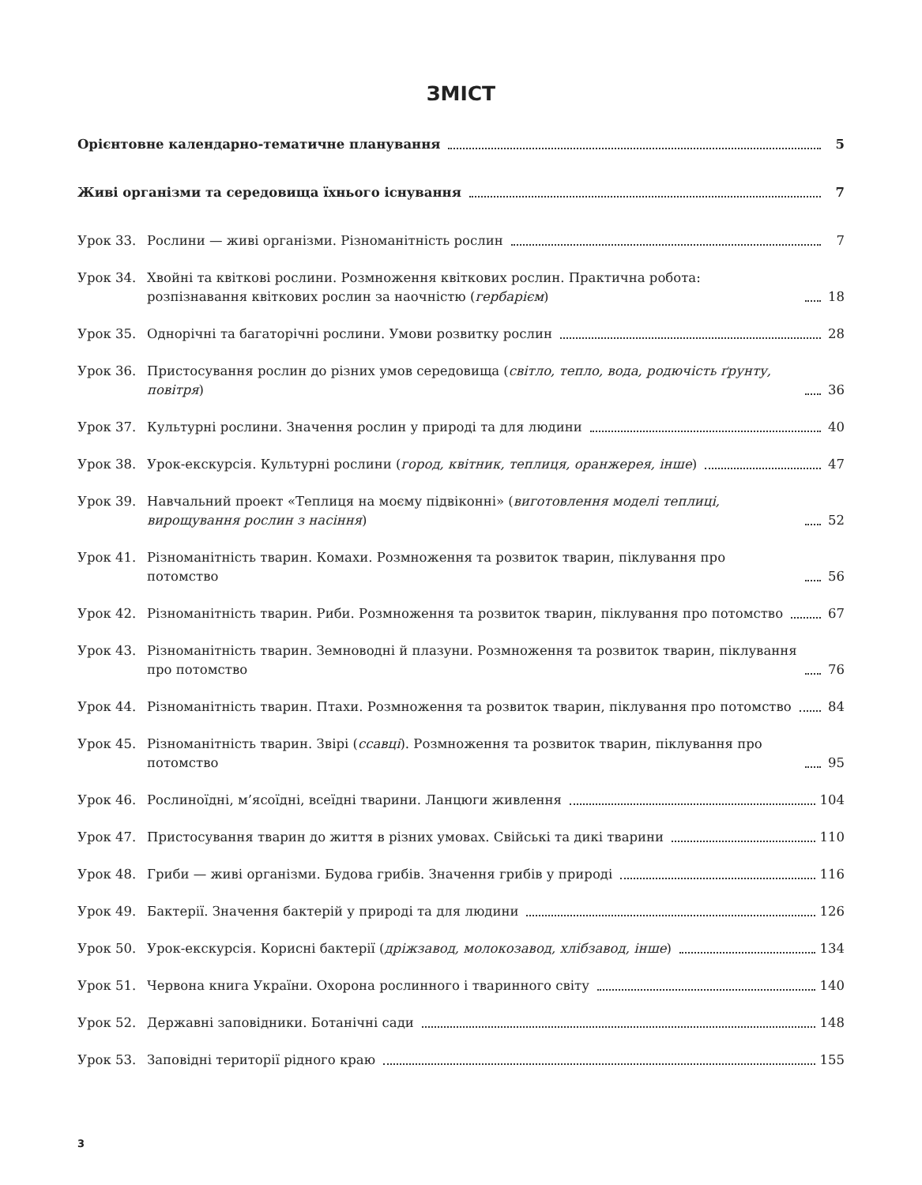ЗМІСТ
Орієнтовне календарно-тематичне планування
5
Живі організми та середовища їхнього існування
7
Урок 33.
Рослини — живі організми. Різноманітність рослин
7
Урок 34.
Хвойні та квіткові рослини. Розмноження квіткових рослин. Практична робота: розпізнавання квіткових рослин за наочністю (гербарієм)
18
Урок 35.
Однорічні та багаторічні рослини. Умови розвитку рослин
28
Урок 36.
Пристосування рослин до різних умов середовища (світло, тепло, вода, родючість ґрунту, повітря)
36
Урок 37.
Культурні рослини. Значення рослин у природі та для людини
40
Урок 38.
Урок-екскурсія. Культурні рослини (город, квітник, теплиця, оранжерея, інше)
47
Урок 39.
Навчальний проект «Теплиця на моєму підвіконні» (виготовлення моделі теплиці, вирощування рослин з насіння)
52
Урок 41.
Різноманітність тварин. Комахи. Розмноження та розвиток тварин, піклування про потомство
56
Урок 42.
Різноманітність тварин. Риби. Розмноження та розвиток тварин, піклування про потомство
67
Урок 43.
Різноманітність тварин. Земноводні й плазуни. Розмноження та розвиток тварин, піклування про потомство
76
Урок 44.
Різноманітність тварин. Птахи. Розмноження та розвиток тварин, піклування про потомство
84
Урок 45.
Різноманітність тварин. Звірі (ссавці). Розмноження та розвиток тварин, піклування про потомство
95
Урок 46.
Рослиноїдні, м’ясоїдні, всеїдні тварини. Ланцюги живлення
104
Урок 47.
Пристосування тварин до життя в різних умовах. Свійські та дикі тварини
110
Урок 48.
Гриби — живі організми. Будова грибів. Значення грибів у природі
116
Урок 49.
Бактерії. Значення бактерій у природі та для людини
126
Урок 50.
Урок-екскурсія. Корисні бактерії (дріжзавод, молокозавод, хлібзавод, інше)
134
Урок 51.
Червона книга України. Охорона рослинного і тваринного світу
140
Урок 52.
Державні заповідники. Ботанічні сади
148
Урок 53.
Заповідні території рідного краю
155
3